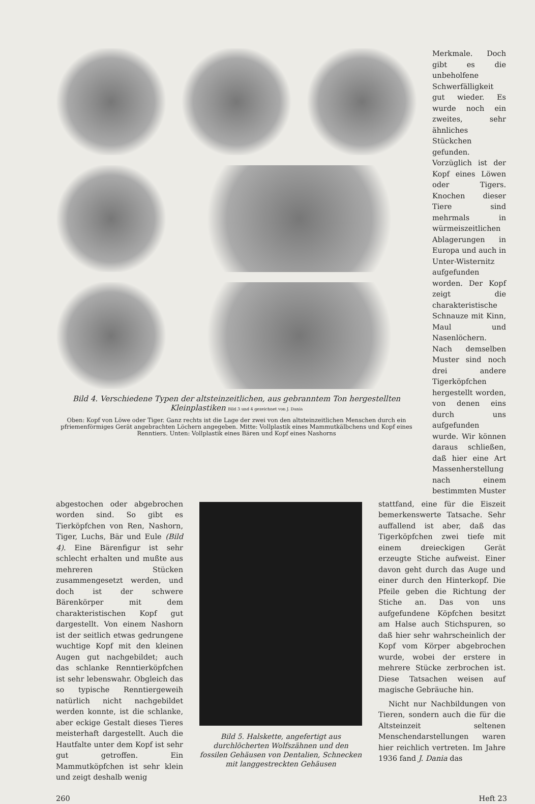Bild 4. Verschiedene Typen der altsteinzeitlichen, aus gebranntem Ton hergestellten Kleinplastiken Bild 3 und 4 gezeichnet von J. Dania
Oben: Kopf von Löwe oder Tiger. Ganz rechts ist die Lage der zwei von den altsteinzeitlichen Menschen durch ein pfriemenförmiges Gerät angebrachten Löchern angegeben. Mitte: Vollplastik eines Mammutkälbchens und Kopf eines Renntiers. Unten: Vollplastik eines Bären und Kopf eines Nashorns
Merkmale. Doch gibt es die unbeholfene Schwerfälligkeit gut wieder. Es wurde noch ein zweites, sehr ähnliches Stückchen gefunden. Vorzüglich ist der Kopf eines Löwen oder Tigers. Knochen dieser Tiere sind mehrmals in würmeiszeitlichen Ablagerungen in Europa und auch in Unter-Wisternitz aufgefunden worden. Der Kopf zeigt die charakteristische Schnauze mit Kinn, Maul und Nasenlöchern. Nach demselben Muster sind noch drei andere Tigerköpfchen hergestellt worden, von denen eins durch uns aufgefunden wurde. Wir können daraus schließen, daß hier eine Art Massenherstellung nach einem bestimmten Muster
abgestochen oder abgebrochen worden sind. So gibt es Tierköpfchen von Ren, Nashorn, Tiger, Luchs, Bär und Eule (Bild 4). Eine Bärenfigur ist sehr schlecht erhalten und mußte aus mehreren Stücken zusammengesetzt werden, und doch ist der schwere Bärenkörper mit dem charakteristischen Kopf gut dargestellt. Von einem Nashorn ist der seitlich etwas gedrungene wuchtige Kopf mit den kleinen Augen gut nachgebildet; auch das schlanke Renntierköpfchen ist sehr lebenswahr. Obgleich das so typische Renntiergeweih natürlich nicht nachgebildet werden konnte, ist die schlanke, aber eckige Gestalt dieses Tieres meisterhaft dargestellt. Auch die Hautfalte unter dem Kopf ist sehr gut getroffen. Ein Mammutköpfchen ist sehr klein und zeigt deshalb wenig
Bild 5. Halskette, angefertigt aus durchlöcherten Wolfszähnen und den fossilen Gehäusen von Dentalien, Schnecken mit langgestreckten Gehäusen
stattfand, eine für die Eiszeit bemerkenswerte Tatsache. Sehr auffallend ist aber, daß das Tigerköpfchen zwei tiefe mit einem dreieckigen Gerät erzeugte Stiche aufweist. Einer davon geht durch das Auge und einer durch den Hinterkopf. Die Pfeile geben die Richtung der Stiche an. Das von uns aufgefundene Köpfchen besitzt am Halse auch Stichspuren, so daß hier sehr wahrscheinlich der Kopf vom Körper abgebrochen wurde, wobei der erstere in mehrere Stücke zerbrochen ist. Diese Tatsachen weisen auf magische Gebräuche hin.
Nicht nur Nachbildungen von Tieren, sondern auch die für die Altsteinzeit seltenen Menschendarstellungen waren hier reichlich vertreten. Im Jahre 1936 fand J. Dania das
260 Heft 23